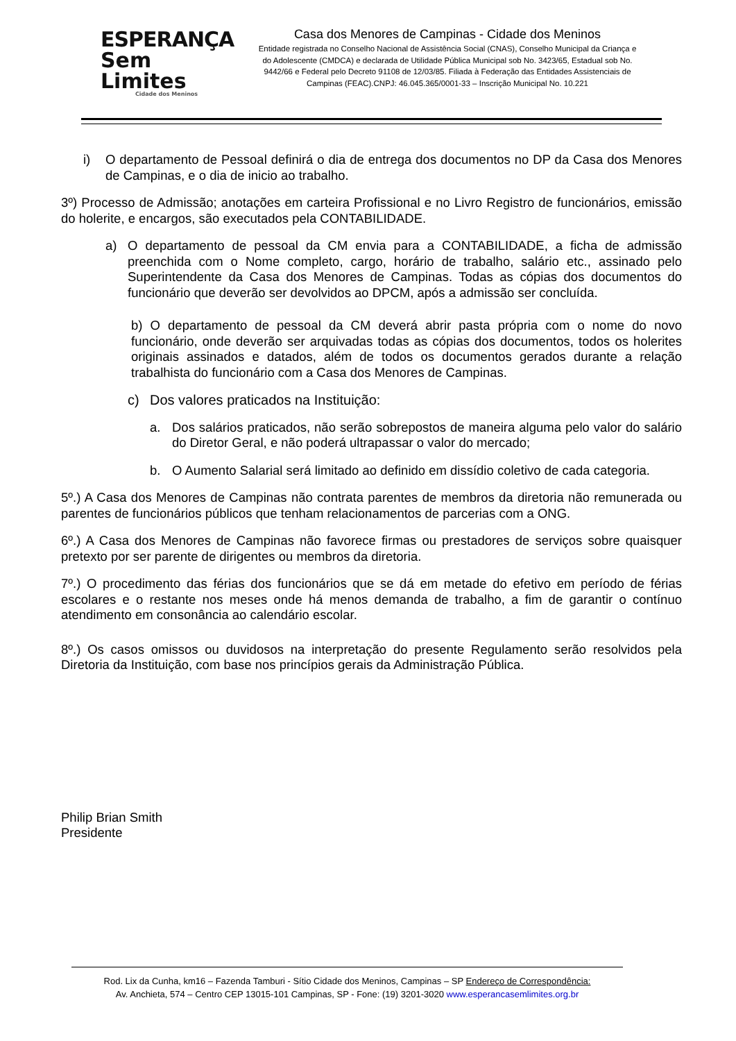ESPERANÇA
Sem Limites
Cidade dos Meninos
Casa dos Menores de Campinas - Cidade dos Meninos
Entidade registrada no Conselho Nacional de Assistência Social (CNAS), Conselho Municipal da Criança e do Adolescente (CMDCA) e declarada de Utilidade Pública Municipal sob No. 3423/65, Estadual sob No. 9442/66 e Federal pelo Decreto 91108 de 12/03/85. Filiada à Federação das Entidades Assistenciais de Campinas (FEAC).CNPJ: 46.045.365/0001-33 – Inscrição Municipal No. 10.221
i) O departamento de Pessoal definirá o dia de entrega dos documentos no DP da Casa dos Menores de Campinas, e o dia de inicio ao trabalho.
3º) Processo de Admissão; anotações em carteira Profissional e no Livro Registro de funcionários, emissão do holerite, e encargos, são executados pela CONTABILIDADE.
a) O departamento de pessoal da CM envia para a CONTABILIDADE, a ficha de admissão preenchida com o Nome completo, cargo, horário de trabalho, salário etc., assinado pelo Superintendente da Casa dos Menores de Campinas. Todas as cópias dos documentos do funcionário que deverão ser devolvidos ao DPCM, após a admissão ser concluída.
b) O departamento de pessoal da CM deverá abrir pasta própria com o nome do novo funcionário, onde deverão ser arquivadas todas as cópias dos documentos, todos os holerites originais assinados e datados, além de todos os documentos gerados durante a relação trabalhista do funcionário com a Casa dos Menores de Campinas.
c) Dos valores praticados na Instituição:
a. Dos salários praticados, não serão sobrepostos de maneira alguma pelo valor do salário do Diretor Geral, e não poderá ultrapassar o valor do mercado;
b. O Aumento Salarial será limitado ao definido em dissídio coletivo de cada categoria.
5º.) A Casa dos Menores de Campinas não contrata parentes de membros da diretoria não remunerada ou parentes de funcionários públicos que tenham relacionamentos de parcerias com a ONG.
6º.) A Casa dos Menores de Campinas não favorece firmas ou prestadores de serviços sobre quaisquer pretexto por ser parente de dirigentes ou membros da diretoria.
7º.) O procedimento das férias dos funcionários que se dá em metade do efetivo em período de férias escolares e o restante nos meses onde há menos demanda de trabalho, a fim de garantir o contínuo atendimento em consonância ao calendário escolar.
8º.) Os casos omissos ou duvidosos na interpretação do presente Regulamento serão resolvidos pela Diretoria da Instituição, com base nos princípios gerais da Administração Pública.
Philip Brian Smith
Presidente
Rod. Lix da Cunha, km16 – Fazenda Tamburi - Sítio Cidade dos Meninos, Campinas – SP Endereço de Correspondência:
Av. Anchieta, 574 – Centro CEP 13015-101 Campinas, SP - Fone: (19) 3201-3020 www.esperancasemlimites.org.br